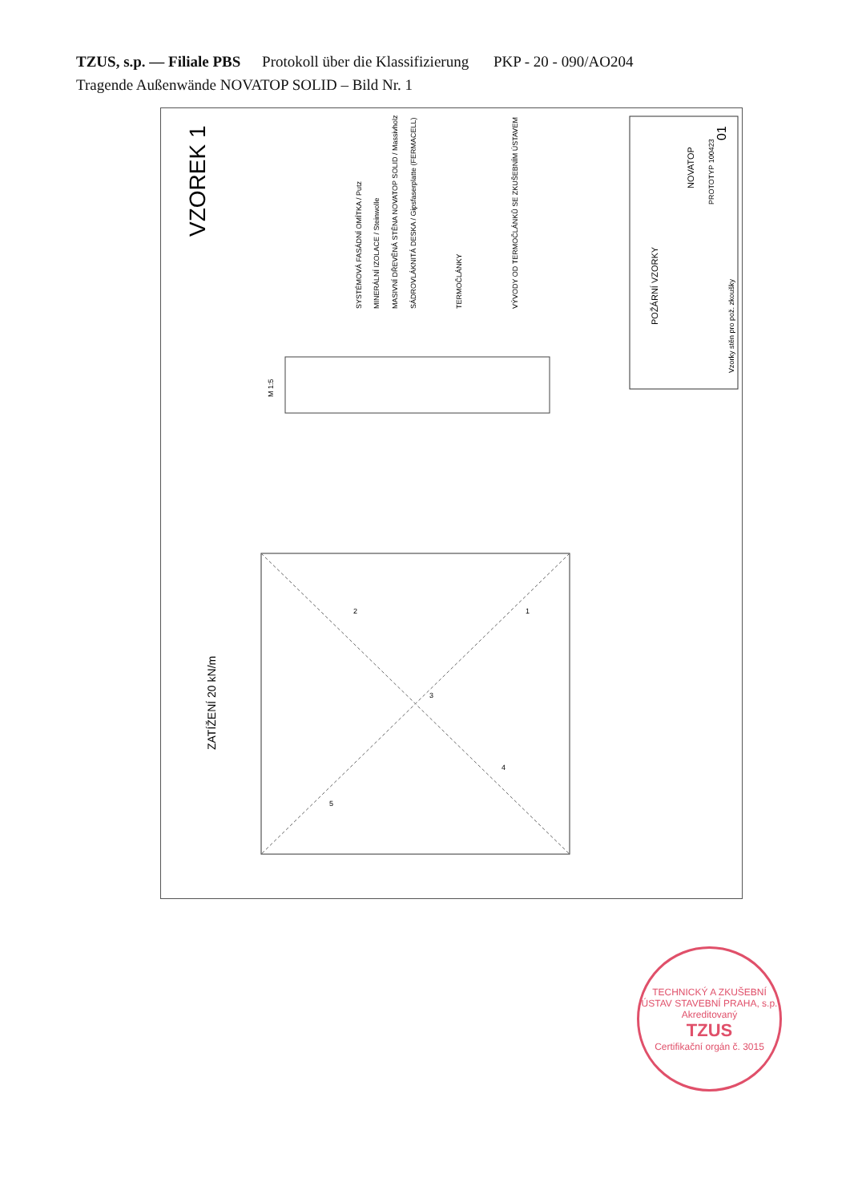TZUS, s.p. — Filiale PBS Protokoll über die Klassifizierung PKP - 20 - 090/AO204
Tragende Außenwände NOVATOP SOLID – Bild Nr. 1
VZOREK 1
ZATÍŽENÍ 20 kN/m
1
2
3
4
5
M 1:5
SYSTÉMOVÁ FASÁDNÍ OMÍTKA / Putz
MINERÁLNÍ IZOLACE / Steinwolle
MASIVNÍ DŘEVĚNÁ STĚNA NOVATOP SOLID / Massivholz
SÁDROVLÁKNITÁ DESKA / Gipsfaserplatte (FERMACELL)
TERMOČLÁNKY
VÝVODY OD TERMOČLÁNKŮ SE ZKUŠEBNÍM ÚSTAVEM
POŽÁRNÍ VZORKY
NOVATOP
PROTOTYP 100423
Vzorky stěn pro pož. zkoušky
01
TECHNICKÝ A ZKUŠEBNÍ ÚSTAV STAVEBNÍ PRAHA, s.p.
Akreditovaný
TZUS
Certifikační orgán č. 3015